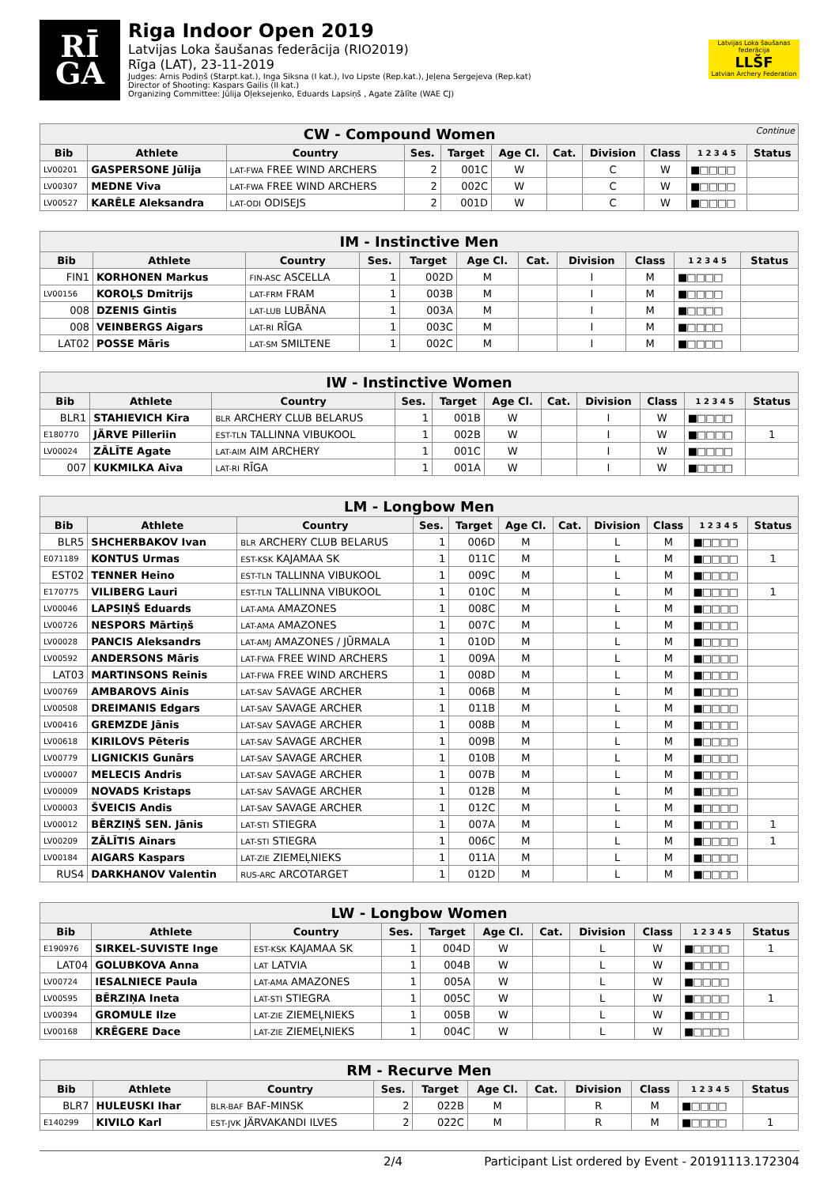RĪ
GA
Riga Indoor Open 2019
Latvijas Loka šaušanas federācija (RIO2019)
Rīga (LAT), 23-11-2019
Judges: Arnis Podiņš (Starpt.kat.), Inga Siksna (I kat.), Ivo Lipste (Rep.kat.), Jeļena Sergejeva (Rep.kat)
Director of Shooting: Kaspars Gailis (II kat.)
Organizing Committee: Jūlija Oļeksejenko, Eduards Lapsiņš , Agate Zālīte (WAE CJ)
Latvijas Loka šaušanas federācija
LLŠF
Latvian Archery Federation
| CW - Compound Women Continue | | | | | | | | | | |
| --- | --- | --- | --- | --- | --- | --- | --- | --- | --- | --- |
| Bib | Athlete | Country | Ses. | Target | Age Cl. | Cat. | Division | Class | 1 2 3 4 5 | Status |
| LV00201 | GASPERSONE Jūlija | LAT-FWA FREE WIND ARCHERS | 2 | 001C | W | | C | W | ■□□□□ | |
| LV00307 | MEDNE Viva | LAT-FWA FREE WIND ARCHERS | 2 | 002C | W | | C | W | ■□□□□ | |
| LV00527 | KARĒLE Aleksandra | LAT-ODI ODISEJS | 2 | 001D | W | | C | W | ■□□□□ | |
| IM - Instinctive Men | | | | | | | | | | |
| --- | --- | --- | --- | --- | --- | --- | --- | --- | --- | --- |
| Bib | Athlete | Country | Ses. | Target | Age Cl. | Cat. | Division | Class | 1 2 3 4 5 | Status |
| FIN1 | KORHONEN Markus | FIN-ASC ASCELLA | 1 | 002D | M | | I | M | ■□□□□ | |
| LV00156 | KOROĻS Dmitrijs | LAT-FRM FRAM | 1 | 003B | M | | I | M | ■□□□□ | |
| 008 | DZENIS Gintis | LAT-LUB LUBĀNA | 1 | 003A | M | | I | M | ■□□□□ | |
| 008 | VEINBERGS Aigars | LAT-RI RĪGA | 1 | 003C | M | | I | M | ■□□□□ | |
| LAT02 | POSSE Māris | LAT-SM SMILTENE | 1 | 002C | M | | I | M | ■□□□□ | |
| IW - Instinctive Women | | | | | | | | | | |
| --- | --- | --- | --- | --- | --- | --- | --- | --- | --- | --- |
| Bib | Athlete | Country | Ses. | Target | Age Cl. | Cat. | Division | Class | 1 2 3 4 5 | Status |
| BLR1 | STAHIEVICH Kira | BLR ARCHERY CLUB BELARUS | 1 | 001B | W | | I | W | ■□□□□ | |
| E180770 | JÄRVE Pilleriin | EST-TLN TALLINNA VIBUKOOL | 1 | 002B | W | | I | W | ■□□□□ | 1 |
| LV00024 | ZĀLĪTE Agate | LAT-AIM AIM ARCHERY | 1 | 001C | W | | I | W | ■□□□□ | |
| 007 | KUKMILKA Aiva | LAT-RI RĪGA | 1 | 001A | W | | I | W | ■□□□□ | |
| LM - Longbow Men | | | | | | | | | | |
| --- | --- | --- | --- | --- | --- | --- | --- | --- | --- | --- |
| Bib | Athlete | Country | Ses. | Target | Age Cl. | Cat. | Division | Class | 1 2 3 4 5 | Status |
| BLR5 | SHCHERBAKOV Ivan | BLR ARCHERY CLUB BELARUS | 1 | 006D | M | | L | M | ■□□□□ | |
| E071189 | KONTUS Urmas | EST-KSK KAJAMAA SK | 1 | 011C | M | | L | M | ■□□□□ | 1 |
| EST02 | TENNER Heino | EST-TLN TALLINNA VIBUKOOL | 1 | 009C | M | | L | M | ■□□□□ | |
| E170775 | VILIBERG Lauri | EST-TLN TALLINNA VIBUKOOL | 1 | 010C | M | | L | M | ■□□□□ | 1 |
| LV00046 | LAPSIŅŠ Eduards | LAT-AMA AMAZONES | 1 | 008C | M | | L | M | ■□□□□ | |
| LV00726 | NESPORS Mārtiņš | LAT-AMA AMAZONES | 1 | 007C | M | | L | M | ■□□□□ | |
| LV00028 | PANCIS Aleksandrs | LAT-AMJ AMAZONES / JŪRMALA | 1 | 010D | M | | L | M | ■□□□□ | |
| LV00592 | ANDERSONS Māris | LAT-FWA FREE WIND ARCHERS | 1 | 009A | M | | L | M | ■□□□□ | |
| LAT03 | MARTINSONS Reinis | LAT-FWA FREE WIND ARCHERS | 1 | 008D | M | | L | M | ■□□□□ | |
| LV00769 | AMBAROVS Ainis | LAT-SAV SAVAGE ARCHER | 1 | 006B | M | | L | M | ■□□□□ | |
| LV00508 | DREIMANIS Edgars | LAT-SAV SAVAGE ARCHER | 1 | 011B | M | | L | M | ■□□□□ | |
| LV00416 | GREMZDE Jānis | LAT-SAV SAVAGE ARCHER | 1 | 008B | M | | L | M | ■□□□□ | |
| LV00618 | KIRILOVS Pēteris | LAT-SAV SAVAGE ARCHER | 1 | 009B | M | | L | M | ■□□□□ | |
| LV00779 | LIGNICKIS Gunārs | LAT-SAV SAVAGE ARCHER | 1 | 010B | M | | L | M | ■□□□□ | |
| LV00007 | MELECIS Andris | LAT-SAV SAVAGE ARCHER | 1 | 007B | M | | L | M | ■□□□□ | |
| LV00009 | NOVADS Kristaps | LAT-SAV SAVAGE ARCHER | 1 | 012B | M | | L | M | ■□□□□ | |
| LV00003 | ŠVEICIS Andis | LAT-SAV SAVAGE ARCHER | 1 | 012C | M | | L | M | ■□□□□ | |
| LV00012 | BĒRZIŅŠ SEN. Jānis | LAT-STI STIEGRA | 1 | 007A | M | | L | M | ■□□□□ | 1 |
| LV00209 | ZĀLĪTIS Ainars | LAT-STI STIEGRA | 1 | 006C | M | | L | M | ■□□□□ | 1 |
| LV00184 | AIGARS Kaspars | LAT-ZIE ZIEMEĻNIEKS | 1 | 011A | M | | L | M | ■□□□□ | |
| RUS4 | DARKHANOV Valentin | RUS-ARC ARCOTARGET | 1 | 012D | M | | L | M | ■□□□□ | |
| LW - Longbow Women | | | | | | | | | | |
| --- | --- | --- | --- | --- | --- | --- | --- | --- | --- | --- |
| Bib | Athlete | Country | Ses. | Target | Age Cl. | Cat. | Division | Class | 1 2 3 4 5 | Status |
| E190976 | SIRKEL-SUVISTE Inge | EST-KSK KAJAMAA SK | 1 | 004D | W | | L | W | ■□□□□ | 1 |
| LAT04 | GOLUBKOVA Anna | LAT LATVIA | 1 | 004B | W | | L | W | ■□□□□ | |
| LV00724 | IESALNIECE Paula | LAT-AMA AMAZONES | 1 | 005A | W | | L | W | ■□□□□ | |
| LV00595 | BĒRZIŅA Ineta | LAT-STI STIEGRA | 1 | 005C | W | | L | W | ■□□□□ | 1 |
| LV00394 | GROMULE Ilze | LAT-ZIE ZIEMEĻNIEKS | 1 | 005B | W | | L | W | ■□□□□ | |
| LV00168 | KRĒGERE Dace | LAT-ZIE ZIEMEĻNIEKS | 1 | 004C | W | | L | W | ■□□□□ | |
| RM - Recurve Men | | | | | | | | | | |
| --- | --- | --- | --- | --- | --- | --- | --- | --- | --- | --- |
| Bib | Athlete | Country | Ses. | Target | Age Cl. | Cat. | Division | Class | 1 2 3 4 5 | Status |
| BLR7 | HULEUSKI Ihar | BLR-BAF BAF-MINSK | 2 | 022B | M | | R | M | ■□□□□ | |
| E140299 | KIVILO Karl | EST-JVK JÄRVAKANDI ILVES | 2 | 022C | M | | R | M | ■□□□□ | 1 |
2/4 Participant List ordered by Event - 20191113.172304